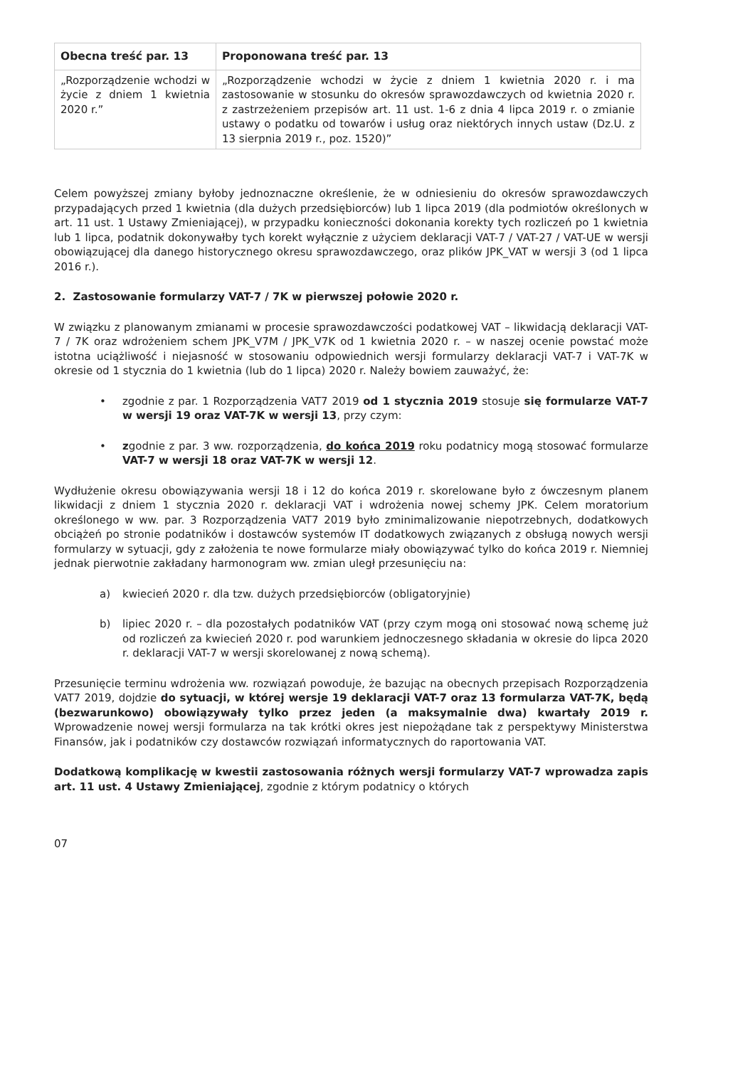| Obecna treść par. 13 | Proponowana treść par. 13 |
| --- | --- |
| „Rozporządzenie wchodzi w życie z dniem 1 kwietnia 2020 r.” | „Rozporządzenie wchodzi w życie z dniem 1 kwietnia 2020 r. i ma zastosowanie w stosunku do okresów sprawozdawczych od kwietnia 2020 r. z zastrzeżeniem przepisów art. 11 ust. 1-6 z dnia 4 lipca 2019 r. o zmianie ustawy o podatku od towarów i usług oraz niektórych innych ustaw (Dz.U. z 13 sierpnia 2019 r., poz. 1520)” |
Celem powyższej zmiany byłoby jednoznaczne określenie, że w odniesieniu do okresów sprawozdawczych przypadających przed 1 kwietnia (dla dużych przedsiębiorców) lub 1 lipca 2019 (dla podmiotów określonych w art. 11 ust. 1 Ustawy Zmieniającej), w przypadku konieczności dokonania korekty tych rozliczeń po 1 kwietnia lub 1 lipca, podatnik dokonywałby tych korekt wyłącznie z użyciem deklaracji VAT-7 / VAT-27 / VAT-UE w wersji obowiązującej dla danego historycznego okresu sprawozdawczego, oraz plików JPK_VAT w wersji 3 (od 1 lipca 2016 r.).
2. Zastosowanie formularzy VAT-7 / 7K w pierwszej połowie 2020 r.
W związku z planowanym zmianami w procesie sprawozdawczości podatkowej VAT – likwidacją deklaracji VAT-7 / 7K oraz wdrożeniem schem JPK_V7M / JPK_V7K od 1 kwietnia 2020 r. – w naszej ocenie powstać może istotna uciążliwość i niejasność w stosowaniu odpowiednich wersji formularzy deklaracji VAT-7 i VAT-7K w okresie od 1 stycznia do 1 kwietnia (lub do 1 lipca) 2020 r. Należy bowiem zauważyć, że:
• zgodnie z par. 1 Rozporządzenia VAT7 2019 od 1 stycznia 2019 stosuje się formularze VAT-7 w wersji 19 oraz VAT-7K w wersji 13, przy czym:
• zgodnie z par. 3 ww. rozporządzenia, do końca 2019 roku podatnicy mogą stosować formularze VAT-7 w wersji 18 oraz VAT-7K w wersji 12.
Wydłużenie okresu obowiązywania wersji 18 i 12 do końca 2019 r. skorelowane było z ówczesnym planem likwidacji z dniem 1 stycznia 2020 r. deklaracji VAT i wdrożenia nowej schemy JPK. Celem moratorium określonego w ww. par. 3 Rozporządzenia VAT7 2019 było zminimalizowanie niepotrzebnych, dodatkowych obciążeń po stronie podatników i dostawców systemów IT dodatkowych związanych z obsługą nowych wersji formularzy w sytuacji, gdy z założenia te nowe formularze miały obowiązywać tylko do końca 2019 r. Niemniej jednak pierwotnie zakładany harmonogram ww. zmian uległ przesunięciu na:
a) kwiecień 2020 r. dla tzw. dużych przedsiębiorców (obligatoryjnie)
b) lipiec 2020 r. – dla pozostałych podatników VAT (przy czym mogą oni stosować nową schemę już od rozliczeń za kwiecień 2020 r. pod warunkiem jednoczesnego składania w okresie do lipca 2020 r. deklaracji VAT-7 w wersji skorelowanej z nową schemą).
Przesunięcie terminu wdrożenia ww. rozwiązań powoduje, że bazując na obecnych przepisach Rozporządzenia VAT7 2019, dojdzie do sytuacji, w której wersje 19 deklaracji VAT-7 oraz 13 formularza VAT-7K, będą (bezwarunkowo) obowiązywały tylko przez jeden (a maksymalnie dwa) kwartały 2019 r. Wprowadzenie nowej wersji formularza na tak krótki okres jest niepożądane tak z perspektywy Ministerstwa Finansów, jak i podatników czy dostawców rozwiązań informatycznych do raportowania VAT.
Dodatkową komplikację w kwestii zastosowania różnych wersji formularzy VAT-7 wprowadza zapis art. 11 ust. 4 Ustawy Zmieniającej, zgodnie z którym podatnicy o których
07